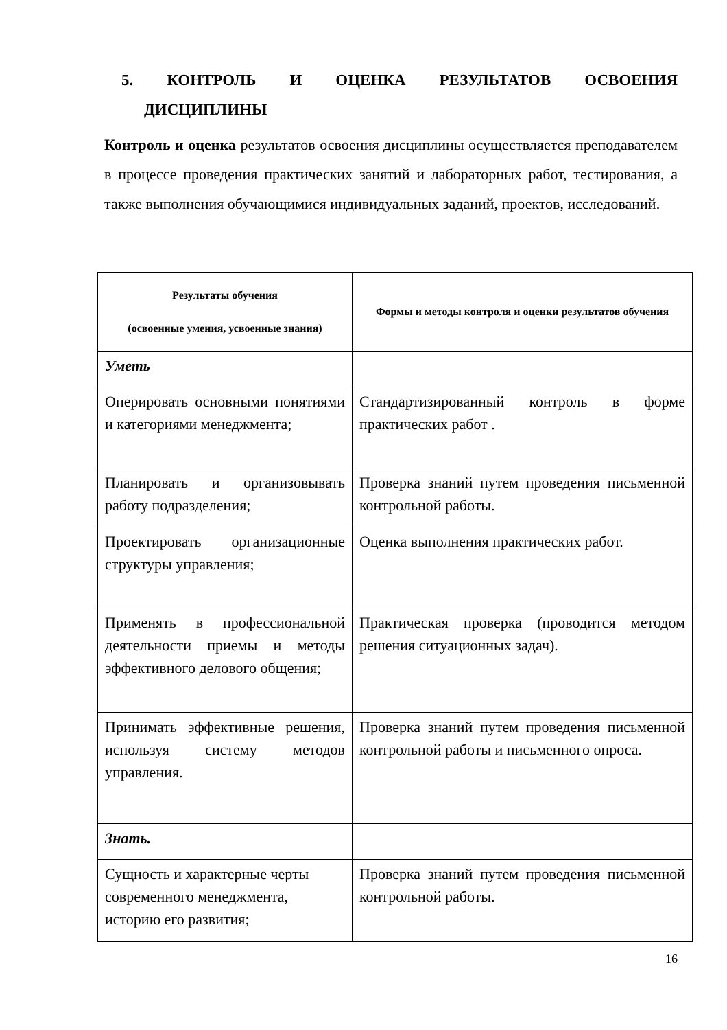5. КОНТРОЛЬ И ОЦЕНКА РЕЗУЛЬТАТОВ ОСВОЕНИЯ
ДИСЦИПЛИНЫ
Контроль и оценка результатов освоения дисциплины осуществляется преподавателем в процессе проведения практических занятий и лабораторных работ, тестирования, а также выполнения обучающимися индивидуальных заданий, проектов, исследований.
| Результаты обучения (освоенные умения, усвоенные знания) | Формы и методы контроля и оценки результатов обучения |
| --- | --- |
| Уметь | |
| Оперировать основными понятиями и категориями менеджмента; | Стандартизированный контроль в форме практических работ . |
| Планировать и организовывать работу подразделения; | Проверка знаний путем проведения письменной контрольной работы. |
| Проектировать организационные структуры управления; | Оценка выполнения практических работ. |
| Применять в профессиональной деятельности приемы и методы эффективного делового общения; | Практическая проверка (проводится методом решения ситуационных задач). |
| Принимать эффективные решения, используя систему методов управления. | Проверка знаний путем проведения письменной контрольной работы и письменного опроса. |
| Знать. | |
| Сущность и характерные черты современного менеджмента, историю его развития; | Проверка знаний путем проведения письменной контрольной работы. |
16